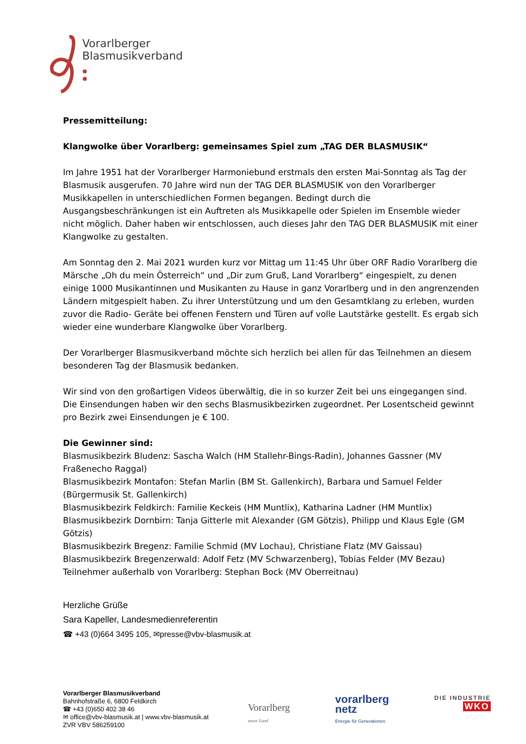Vorarlberger
Blasmusikverband
Pressemitteilung:
Klangwolke über Vorarlberg: gemeinsames Spiel zum „TAG DER BLASMUSIK“
Im Jahre 1951 hat der Vorarlberger Harmoniebund erstmals den ersten Mai-Sonntag als Tag der Blasmusik ausgerufen. 70 Jahre wird nun der TAG DER BLASMUSIK von den Vorarlberger Musikkapellen in unterschiedlichen Formen begangen. Bedingt durch die Ausgangsbeschränkungen ist ein Auftreten als Musikkapelle oder Spielen im Ensemble wieder nicht möglich. Daher haben wir entschlossen, auch dieses Jahr den TAG DER BLASMUSIK mit einer Klangwolke zu gestalten.
Am Sonntag den 2. Mai 2021 wurden kurz vor Mittag um 11:45 Uhr über ORF Radio Vorarlberg die Märsche „Oh du mein Österreich“ und „Dir zum Gruß, Land Vorarlberg“ eingespielt, zu denen einige 1000 Musikantinnen und Musikanten zu Hause in ganz Vorarlberg und in den angrenzenden Ländern mitgespielt haben. Zu ihrer Unterstützung und um den Gesamtklang zu erleben, wurden zuvor die Radio- Geräte bei offenen Fenstern und Türen auf volle Lautstärke gestellt. Es ergab sich wieder eine wunderbare Klangwolke über Vorarlberg.
Der Vorarlberger Blasmusikverband möchte sich herzlich bei allen für das Teilnehmen an diesem besonderen Tag der Blasmusik bedanken.
Wir sind von den großartigen Videos überwältig, die in so kurzer Zeit bei uns eingegangen sind. Die Einsendungen haben wir den sechs Blasmusikbezirken zugeordnet. Per Losentscheid gewinnt pro Bezirk zwei Einsendungen je € 100.
Die Gewinner sind:
Blasmusikbezirk Bludenz: Sascha Walch (HM Stallehr-Bings-Radin), Johannes Gassner (MV Fraßenecho Raggal)
Blasmusikbezirk Montafon: Stefan Marlin (BM St. Gallenkirch), Barbara und Samuel Felder (Bürgermusik St. Gallenkirch)
Blasmusikbezirk Feldkirch: Familie Keckeis (HM Muntlix), Katharina Ladner (HM Muntlix)
Blasmusikbezirk Dornbirn: Tanja Gitterle mit Alexander (GM Götzis), Philipp und Klaus Egle (GM Götzis)
Blasmusikbezirk Bregenz: Familie Schmid (MV Lochau), Christiane Flatz (MV Gaissau)
Blasmusikbezirk Bregenzerwald: Adolf Fetz (MV Schwarzenberg), Tobias Felder (MV Bezau)
Teilnehmer außerhalb von Vorarlberg: Stephan Bock (MV Oberreitnau)
Herzliche Grüße
Sara Kapeller, Landesmedienreferentin
☎ +43 (0)664 3495 105, ✉presse@vbv-blasmusik.at
Vorarlberger Blasmusikverband
Bahnhofstraße 6, 6800 Feldkirch
☎ +43 (0)650 402 38 46
✉ office@vbv-blasmusik.at | www.vbv-blasmusik.at
ZVR VBV 586259100
Vorarlberg
unser Land
vorarlberg
netz
Energie für Generationen.
DIE INDUSTRIE
WKO